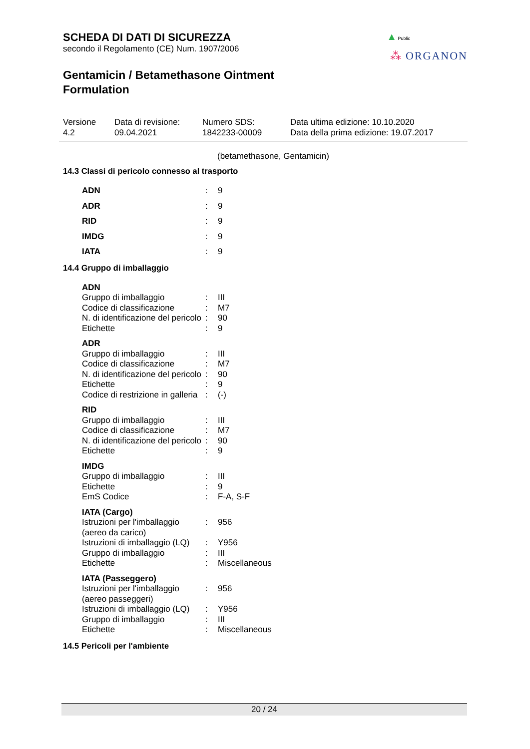▲ Public
⁂ ORGANON
SCHEDA DI DATI DI SICUREZZA
secondo il Regolamento (CE) Num. 1907/2006
Gentamicin / Betamethasone Ointment Formulation
Versione
4.2
Data di revisione:
09.04.2021
Numero SDS:
1842233-00009
Data ultima edizione: 10.10.2020
Data della prima edizione: 19.07.2017
(betamethasone, Gentamicin)
14.3 Classi di pericolo connesso al trasporto
| ADN | : | 9 |
| ADR | : | 9 |
| RID | : | 9 |
| IMDG | : | 9 |
| IATA | : | 9 |
14.4 Gruppo di imballaggio
| ADN | | |
| Gruppo di imballaggio | : | III |
| Codice di classificazione | : | M7 |
| N. di identificazione del pericolo | : | 90 |
| Etichette | : | 9 |
| ADR | | |
| Gruppo di imballaggio | : | III |
| Codice di classificazione | : | M7 |
| N. di identificazione del pericolo | : | 90 |
| Etichette | : | 9 |
| Codice di restrizione in galleria | : | (-) |
| RID | | |
| Gruppo di imballaggio | : | III |
| Codice di classificazione | : | M7 |
| N. di identificazione del pericolo | : | 90 |
| Etichette | : | 9 |
| IMDG | | |
| Gruppo di imballaggio | : | III |
| Etichette | : | 9 |
| EmS Codice | : | F-A, S-F |
| IATA (Cargo) | | |
| Istruzioni per l'imballaggio (aereo da carico) | : | 956 |
| Istruzioni di imballaggio (LQ) | : | Y956 |
| Gruppo di imballaggio | : | III |
| Etichette | : | Miscellaneous |
| IATA (Passeggero) | | |
| Istruzioni per l'imballaggio (aereo passeggeri) | : | 956 |
| Istruzioni di imballaggio (LQ) | : | Y956 |
| Gruppo di imballaggio | : | III |
| Etichette | : | Miscellaneous |
14.5 Pericoli per l'ambiente
20 / 24